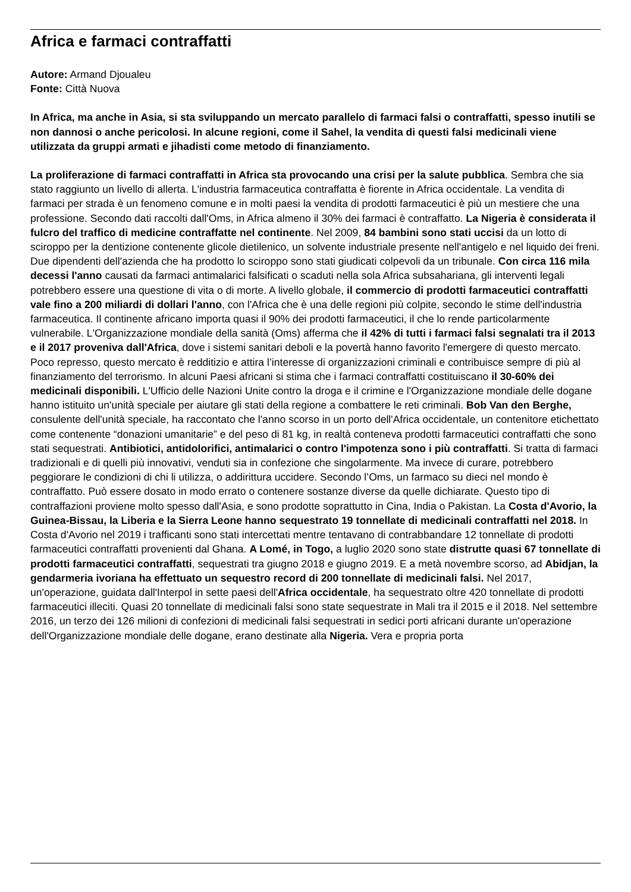Africa e farmaci contraffatti
Autore: Armand Djoualeu
Fonte: Città Nuova
In Africa, ma anche in Asia, si sta sviluppando un mercato parallelo di farmaci falsi o contraffatti, spesso inutili se non dannosi o anche pericolosi. In alcune regioni, come il Sahel, la vendita di questi falsi medicinali viene utilizzata da gruppi armati e jihadisti come metodo di finanziamento.
La proliferazione di farmaci contraffatti in Africa sta provocando una crisi per la salute pubblica. Sembra che sia stato raggiunto un livello di allerta. L'industria farmaceutica contraffatta è fiorente in Africa occidentale. La vendita di farmaci per strada è un fenomeno comune e in molti paesi la vendita di prodotti farmaceutici è più un mestiere che una professione. Secondo dati raccolti dall'Oms, in Africa almeno il 30% dei farmaci è contraffatto. La Nigeria è considerata il fulcro del traffico di medicine contraffatte nel continente. Nel 2009, 84 bambini sono stati uccisi da un lotto di sciroppo per la dentizione contenente glicole dietilenico, un solvente industriale presente nell'antigelo e nel liquido dei freni. Due dipendenti dell'azienda che ha prodotto lo sciroppo sono stati giudicati colpevoli da un tribunale. Con circa 116 mila decessi l'anno causati da farmaci antimalarici falsificati o scaduti nella sola Africa subsahariana, gli interventi legali potrebbero essere una questione di vita o di morte. A livello globale, il commercio di prodotti farmaceutici contraffatti vale fino a 200 miliardi di dollari l'anno, con l'Africa che è una delle regioni più colpite, secondo le stime dell'industria farmaceutica. Il continente africano importa quasi il 90% dei prodotti farmaceutici, il che lo rende particolarmente vulnerabile. L'Organizzazione mondiale della sanità (Oms) afferma che il 42% di tutti i farmaci falsi segnalati tra il 2013 e il 2017 proveniva dall'Africa, dove i sistemi sanitari deboli e la povertà hanno favorito l'emergere di questo mercato. Poco represso, questo mercato è redditizio e attira l’interesse di organizzazioni criminali e contribuisce sempre di più al finanziamento del terrorismo. In alcuni Paesi africani si stima che i farmaci contraffatti costituiscano il 30-60% dei medicinali disponibili. L'Ufficio delle Nazioni Unite contro la droga e il crimine e l'Organizzazione mondiale delle dogane hanno istituito un'unità speciale per aiutare gli stati della regione a combattere le reti criminali. Bob Van den Berghe, consulente dell'unità speciale, ha raccontato che l'anno scorso in un porto dell'Africa occidentale, un contenitore etichettato come contenente “donazioni umanitarie” e del peso di 81 kg, in realtà conteneva prodotti farmaceutici contraffatti che sono stati sequestrati. Antibiotici, antidolorifici, antimalarici o contro l'impotenza sono i più contraffatti. Si tratta di farmaci tradizionali e di quelli più innovativi, venduti sia in confezione che singolarmente. Ma invece di curare, potrebbero peggiorare le condizioni di chi li utilizza, o addirittura uccidere. Secondo l’Oms, un farmaco su dieci nel mondo è contraffatto. Può essere dosato in modo errato o contenere sostanze diverse da quelle dichiarate. Questo tipo di contraffazioni proviene molto spesso dall'Asia, e sono prodotte soprattutto in Cina, India o Pakistan. La Costa d'Avorio, la Guinea-Bissau, la Liberia e la Sierra Leone hanno sequestrato 19 tonnellate di medicinali contraffatti nel 2018. In Costa d'Avorio nel 2019 i trafficanti sono stati intercettati mentre tentavano di contrabbandare 12 tonnellate di prodotti farmaceutici contraffatti provenienti dal Ghana. A Lomé, in Togo, a luglio 2020 sono state distrutte quasi 67 tonnellate di prodotti farmaceutici contraffatti, sequestrati tra giugno 2018 e giugno 2019. E a metà novembre scorso, ad Abidjan, la gendarmeria ivoriana ha effettuato un sequestro record di 200 tonnellate di medicinali falsi. Nel 2017, un'operazione, guidata dall'Interpol in sette paesi dell'Africa occidentale, ha sequestrato oltre 420 tonnellate di prodotti farmaceutici illeciti. Quasi 20 tonnellate di medicinali falsi sono state sequestrate in Mali tra il 2015 e il 2018. Nel settembre 2016, un terzo dei 126 milioni di confezioni di medicinali falsi sequestrati in sedici porti africani durante un'operazione dell'Organizzazione mondiale delle dogane, erano destinate alla Nigeria. Vera e propria porta